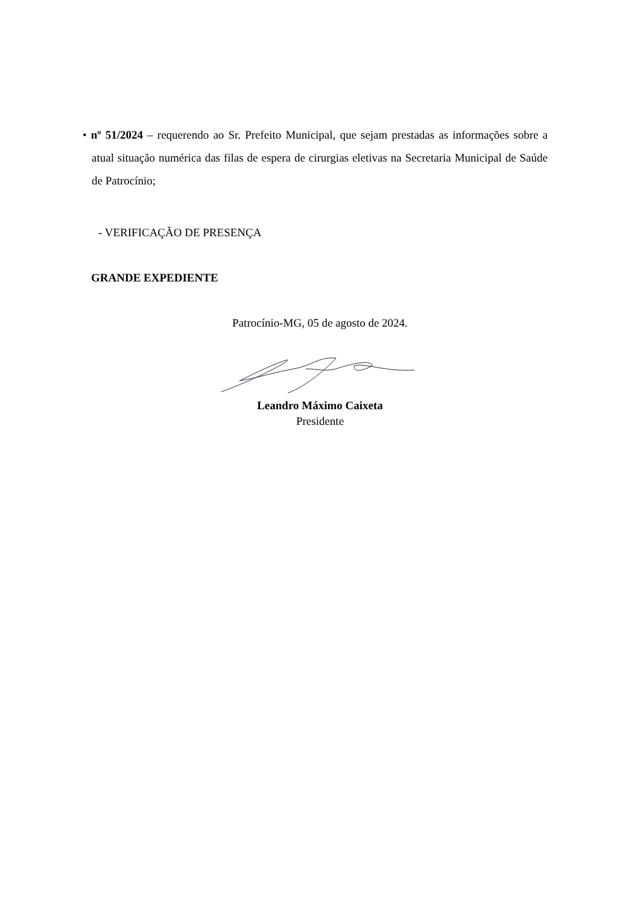• nº 51/2024 – requerendo ao Sr. Prefeito Municipal, que sejam prestadas as informações sobre a atual situação numérica das filas de espera de cirurgias eletivas na Secretaria Municipal de Saúde de Patrocínio;
- VERIFICAÇÃO DE PRESENÇA
GRANDE EXPEDIENTE
Patrocínio-MG, 05 de agosto de 2024.
Leandro Máximo Caixeta
Presidente